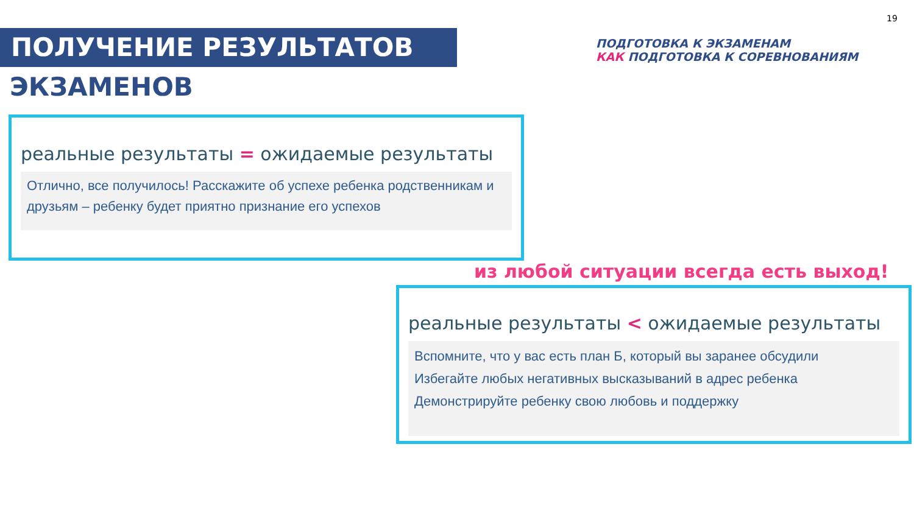19
ПОЛУЧЕНИЕ РЕЗУЛЬТАТОВ
ЭКЗАМЕНОВ
ПОДГОТОВКА К ЭКЗАМЕНАМ
КАК ПОДГОТОВКА К СОРЕВНОВАНИЯМ
реальные результаты = ожидаемые результаты
Отлично, все получилось! Расскажите об успехе ребенка родственникам и друзьям – ребенку будет приятно признание его успехов
из любой ситуации всегда есть выход!
реальные результаты < ожидаемые результаты
Вспомните, что у вас есть план Б, который вы заранее обсудили
Избегайте любых негативных высказываний в адрес ребенка
Демонстрируйте ребенку свою любовь и поддержку